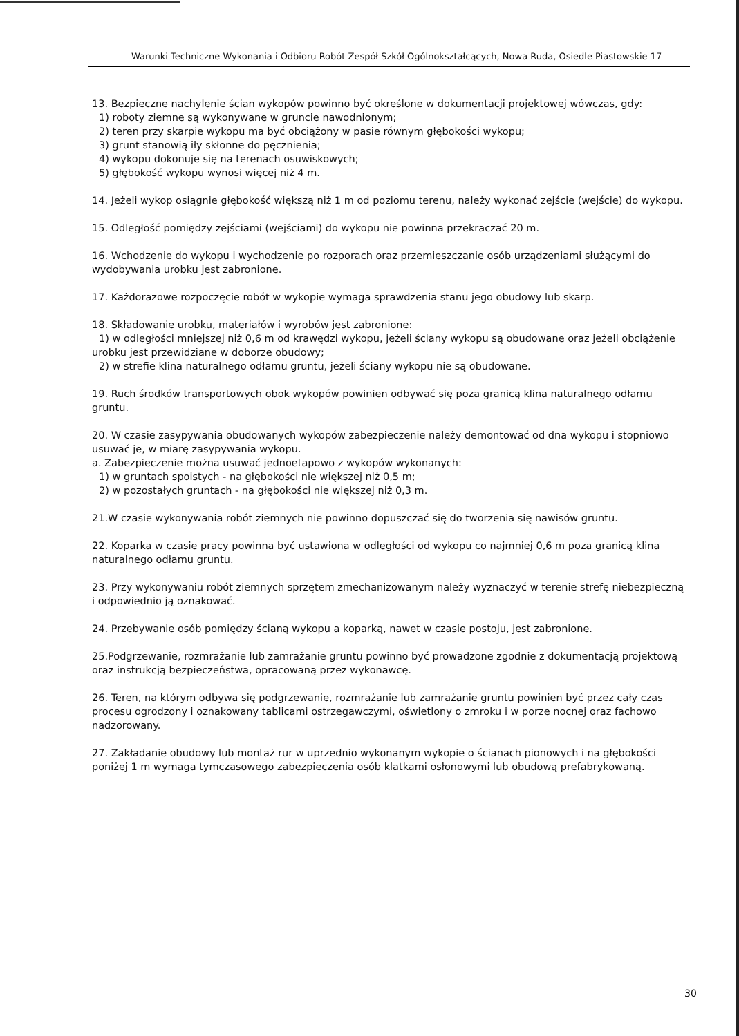Warunki Techniczne Wykonania i Odbioru Robót Zespół Szkół Ogólnokształcących, Nowa Ruda, Osiedle Piastowskie 17
13. Bezpieczne nachylenie ścian wykopów powinno być określone w dokumentacji projektowej wówczas, gdy:
1) roboty ziemne są wykonywane w gruncie nawodnionym;
2) teren przy skarpie wykopu ma być obciążony w pasie równym głębokości wykopu;
3) grunt stanowią iły skłonne do pęcznienia;
4) wykopu dokonuje się na terenach osuwiskowych;
5) głębokość wykopu wynosi więcej niż 4 m.
14. Jeżeli wykop osiągnie głębokość większą niż 1 m od poziomu terenu, należy wykonać zejście (wejście) do wykopu.
15. Odległość pomiędzy zejściami (wejściami) do wykopu nie powinna przekraczać 20 m.
16. Wchodzenie do wykopu i wychodzenie po rozporach oraz przemieszczanie osób urządzeniami służącymi do wydobywania urobku jest zabronione.
17. Każdorazowe rozpoczęcie robót w wykopie wymaga sprawdzenia stanu jego obudowy lub skarp.
18. Składowanie urobku, materiałów i wyrobów jest zabronione:
1) w odległości mniejszej niż 0,6 m od krawędzi wykopu, jeżeli ściany wykopu są obudowane oraz jeżeli obciążenie urobku jest przewidziane w doborze obudowy;
2) w strefie klina naturalnego odłamu gruntu, jeżeli ściany wykopu nie są obudowane.
19. Ruch środków transportowych obok wykopów powinien odbywać się poza granicą klina naturalnego odłamu gruntu.
20. W czasie zasypywania obudowanych wykopów zabezpieczenie należy demontować od dna wykopu i stopniowo usuwać je, w miarę zasypywania wykopu.
a. Zabezpieczenie można usuwać jednoetapowo z wykopów wykonanych:
1) w gruntach spoistych - na głębokości nie większej niż 0,5 m;
2) w pozostałych gruntach - na głębokości nie większej niż 0,3 m.
21.W czasie wykonywania robót ziemnych nie powinno dopuszczać się do tworzenia się nawisów gruntu.
22. Koparka w czasie pracy powinna być ustawiona w odległości od wykopu co najmniej 0,6 m poza granicą klina naturalnego odłamu gruntu.
23. Przy wykonywaniu robót ziemnych sprzętem zmechanizowanym należy wyznaczyć w terenie strefę niebezpieczną i odpowiednio ją oznakować.
24. Przebywanie osób pomiędzy ścianą wykopu a koparką, nawet w czasie postoju, jest zabronione.
25.Podgrzewanie, rozmrażanie lub zamrażanie gruntu powinno być prowadzone zgodnie z dokumentacją projektową oraz instrukcją bezpieczeństwa, opracowaną przez wykonawcę.
26. Teren, na którym odbywa się podgrzewanie, rozmrażanie lub zamrażanie gruntu powinien być przez cały czas procesu ogrodzony i oznakowany tablicami ostrzegawczymi, oświetlony o zmroku i w porze nocnej oraz fachowo nadzorowany.
27. Zakładanie obudowy lub montaż rur w uprzednio wykonanym wykopie o ścianach pionowych i na głębokości poniżej 1 m wymaga tymczasowego zabezpieczenia osób klatkami osłonowymi lub obudową prefabrykowaną.
30